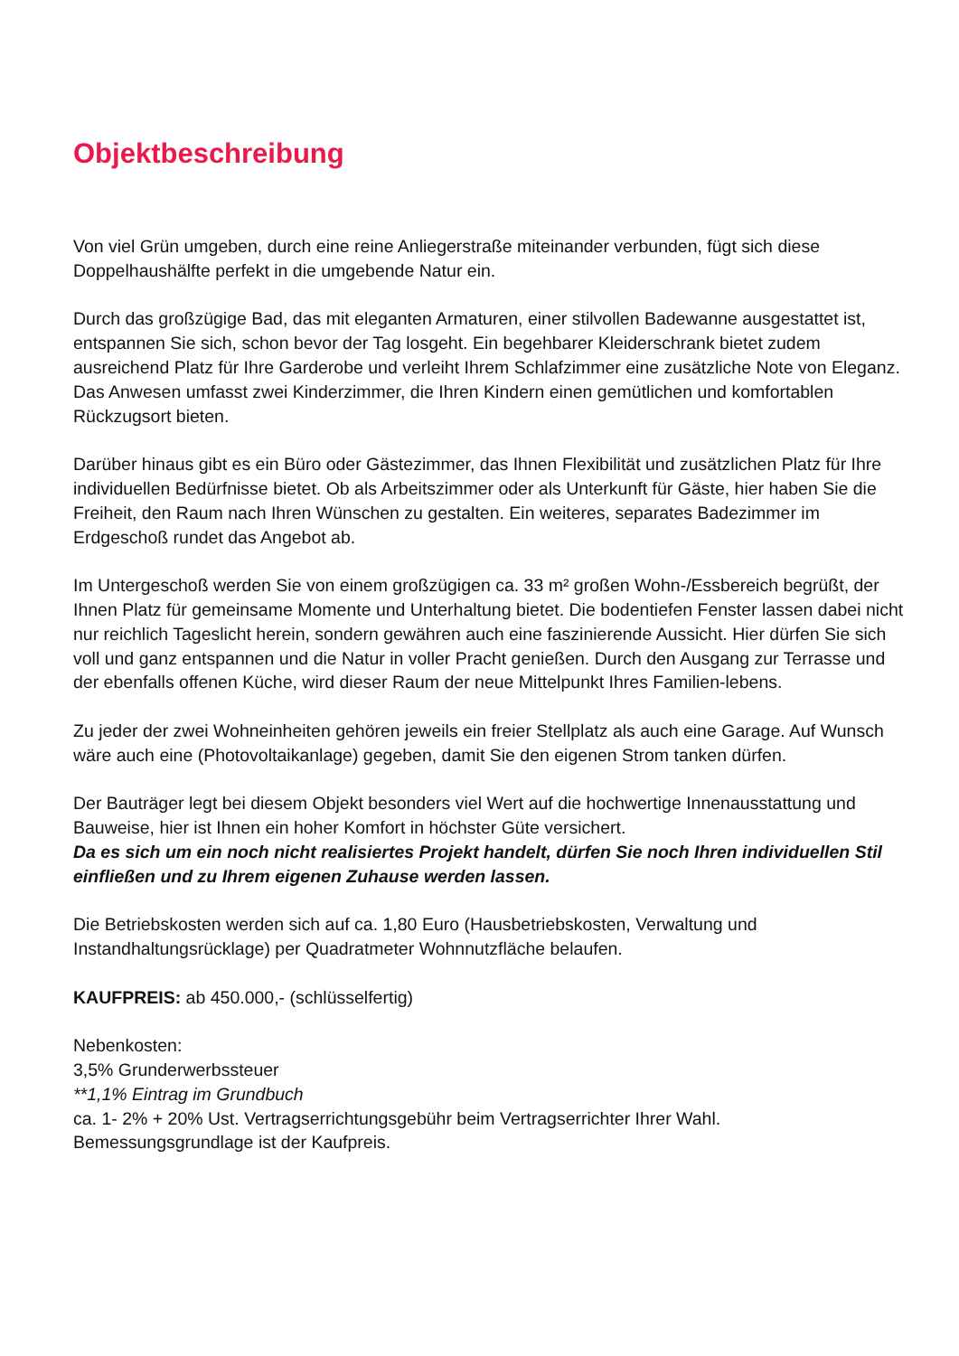Objektbeschreibung
Von viel Grün umgeben, durch eine reine Anliegerstraße miteinander verbunden, fügt sich diese Doppelhaushälfte perfekt in die umgebende Natur ein.
Durch das großzügige Bad, das mit eleganten Armaturen, einer stilvollen Badewanne ausgestattet ist, entspannen Sie sich, schon bevor der Tag losgeht. Ein begehbarer Kleiderschrank bietet zudem ausreichend Platz für Ihre Garderobe und verleiht Ihrem Schlafzimmer eine zusätzliche Note von Eleganz. Das Anwesen umfasst zwei Kinderzimmer, die Ihren Kindern einen gemütlichen und komfortablen Rückzugsort bieten.
Darüber hinaus gibt es ein Büro oder Gästezimmer, das Ihnen Flexibilität und zusätzlichen Platz für Ihre individuellen Bedürfnisse bietet. Ob als Arbeitszimmer oder als Unterkunft für Gäste, hier haben Sie die Freiheit, den Raum nach Ihren Wünschen zu gestalten. Ein weiteres, separates Badezimmer im Erdgeschoß rundet das Angebot ab.
Im Untergeschoß werden Sie von einem großzügigen ca. 33 m² großen Wohn-/Essbereich begrüßt, der Ihnen Platz für gemeinsame Momente und Unterhaltung bietet. Die bodentiefen Fenster lassen dabei nicht nur reichlich Tageslicht herein, sondern gewähren auch eine faszinierende Aussicht. Hier dürfen Sie sich voll und ganz entspannen und die Natur in voller Pracht genießen. Durch den Ausgang zur Terrasse und der ebenfalls offenen Küche, wird dieser Raum der neue Mittelpunkt Ihres Familien-lebens.
Zu jeder der zwei Wohneinheiten gehören jeweils ein freier Stellplatz als auch eine Garage. Auf Wunsch wäre auch eine (Photovoltaikanlage) gegeben, damit Sie den eigenen Strom tanken dürfen.
Der Bauträger legt bei diesem Objekt besonders viel Wert auf die hochwertige Innenausstattung und Bauweise, hier ist Ihnen ein hoher Komfort in höchster Güte versichert.
Da es sich um ein noch nicht realisiertes Projekt handelt, dürfen Sie noch Ihren individuellen Stil einfließen und zu Ihrem eigenen Zuhause werden lassen.
Die Betriebskosten werden sich auf ca. 1,80 Euro (Hausbetriebskosten, Verwaltung und Instandhaltungsrücklage) per Quadratmeter Wohnnutzfläche belaufen.
KAUFPREIS: ab 450.000,- (schlüsselfertig)
Nebenkosten:
3,5% Grunderwerbssteuer
**1,1% Eintrag im Grundbuch
ca. 1- 2% + 20% Ust. Vertragserrichtungsgebühr beim Vertragserrichter Ihrer Wahl.
Bemessungsgrundlage ist der Kaufpreis.